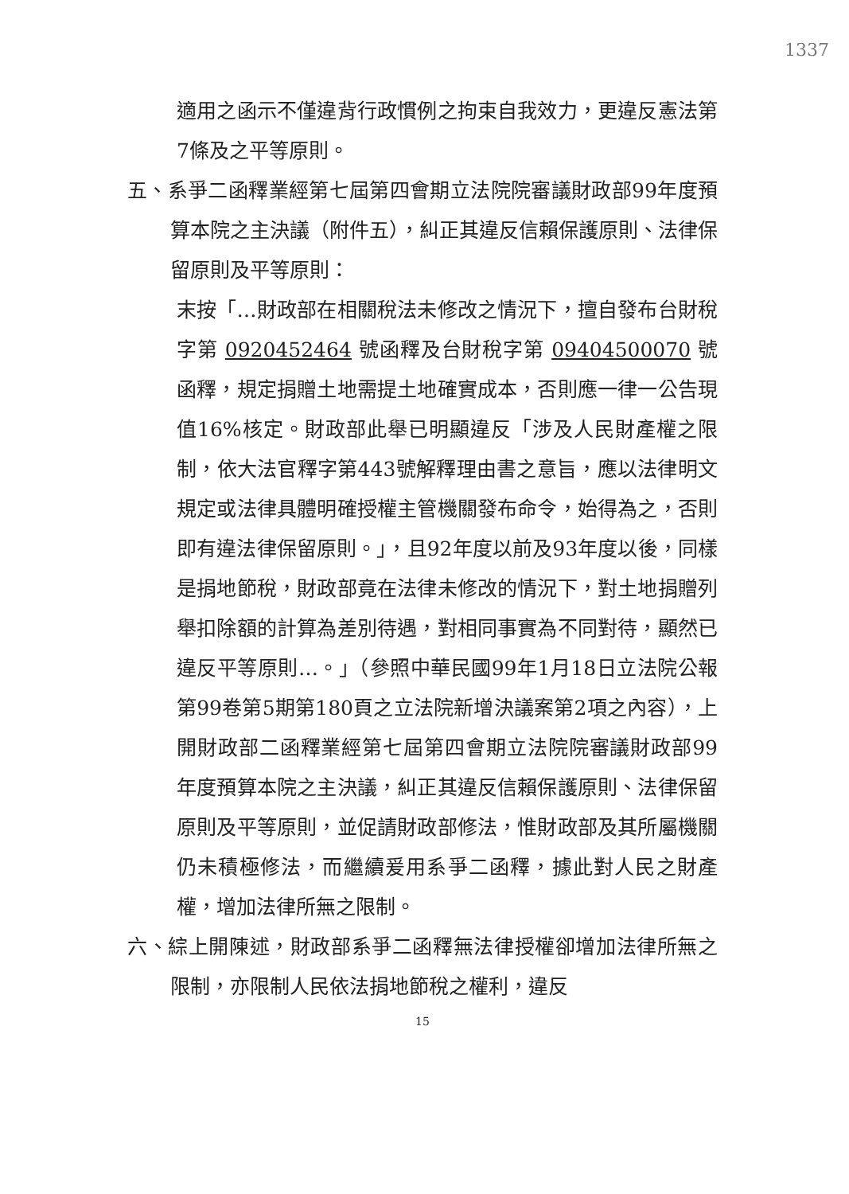1337
適用之函示不僅違背行政慣例之拘束自我效力，更違反憲法第7條及之平等原則。
五、系爭二函釋業經第七屆第四會期立法院院審議財政部99年度預算本院之主決議（附件五），糾正其違反信賴保護原則、法律保留原則及平等原則：
末按「…財政部在相關稅法未修改之情況下，擅自發布台財稅字第 0920452464 號函釋及台財稅字第 09404500070 號函釋，規定捐贈土地需提土地確實成本，否則應一律一公告現值16%核定。財政部此舉已明顯違反「涉及人民財產權之限制，依大法官釋字第443號解釋理由書之意旨，應以法律明文規定或法律具體明確授權主管機關發布命令，始得為之，否則即有違法律保留原則。」，且92年度以前及93年度以後，同樣是捐地節稅，財政部竟在法律未修改的情況下，對土地捐贈列舉扣除額的計算為差別待遇，對相同事實為不同對待，顯然已違反平等原則…。」（參照中華民國99年1月18日立法院公報第99卷第5期第180頁之立法院新增決議案第2項之內容），上開財政部二函釋業經第七屆第四會期立法院院審議財政部99年度預算本院之主決議，糾正其違反信賴保護原則、法律保留原則及平等原則，並促請財政部修法，惟財政部及其所屬機關仍未積極修法，而繼續爰用系爭二函釋，據此對人民之財產權，增加法律所無之限制。
六、綜上開陳述，財政部系爭二函釋無法律授權卻增加法律所無之限制，亦限制人民依法捐地節稅之權利，違反
15